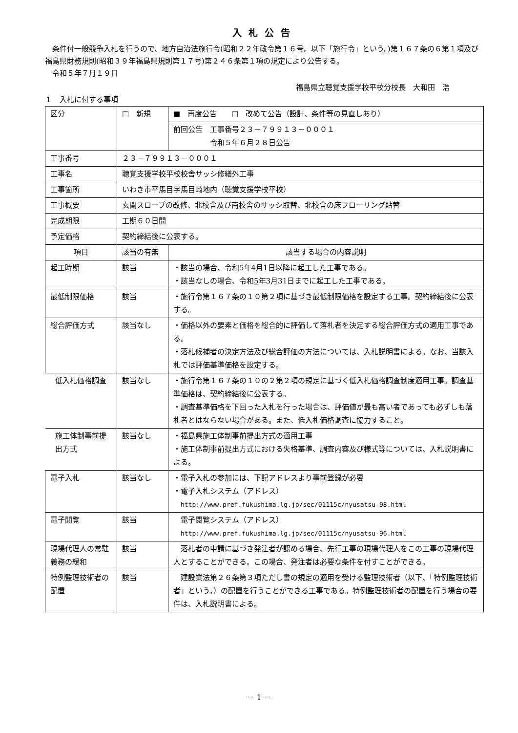入札公告
　条件付一般競争入札を行うので、地方自治法施行令(昭和２２年政令第１６号。以下「施行令」という。)第１６７条の６第１項及び福島県財務規則(昭和３９年福島県規則第１７号)第２４６条第１項の規定により公告する。
　令和５年７月１９日
福島県立聴覚支援学校平校分校長　大和田　浩
１　入札に付する事項
| 区分 | □ 新規 | ■ 再度公告 □ 改めて公告（設計、条件等の見直しあり） |
| | | 前回公告 工事番号２３－７９９１３－０００１ 令和５年６月２８日公告 |
| 工事番号 | ２３－７９９１３－０００１ | |
| 工事名 | 聴覚支援学校平校校舎サッシ修繕外工事 | |
| 工事箇所 | いわき市平馬目字馬目崎地内（聴覚支援学校平校） | |
| 工事概要 | 玄関スロープの改修、北校舎及び南校舎のサッシ取替、北校舎の床フローリング貼替 | |
| 完成期限 | 工期６０日間 | |
| 予定価格 | 契約締結後に公表する。 | |
| 項目 | 該当の有無 | 該当する場合の内容説明 |
| 起工時期 | 該当 | ・該当の場合、令和 5 年4月1日以降に起工した工事である。 ・該当なしの場合、令和 5 年3月31日までに起工した工事である。 |
| 最低制限価格 | 該当 | ・施行令第１６７条の１０第２項に基づき最低制限価格を設定する工事。契約締結後に公表する。 |
| 総合評価方式 | 該当なし | ・価格以外の要素と価格を総合的に評価して落札者を決定する総合評価方式の適用工事である。 ・落札候補者の決定方法及び総合評価の方法については、入札説明書による。なお、当該入札では評価基準価格を設定する。 |
| 低入札価格調査 | 該当なし | ・施行令第１６７条の１０の２第２項の規定に基づく低入札価格調査制度適用工事。調査基準価格は、契約締結後に公表する。 ・調査基準価格を下回った入札を行った場合は、評価値が最も高い者であっても必ずしも落札者とはならない場合がある。また、低入札価格調査に協力すること。 |
| 施工体制事前提出方式 | 該当なし | ・福島県施工体制事前提出方式の適用工事 ・施工体制事前提出方式における失格基準、調査内容及び様式等については、入札説明書による。 |
| 電子入札 | 該当なし | ・電子入札の参加には、下記アドレスより事前登録が必要 ・電子入札システム（アドレス） http://www.pref.fukushima.lg.jp/sec/01115c/nyusatsu-98.html |
| 電子閲覧 | 該当 | 電子閲覧システム（アドレス） http://www.pref.fukushima.lg.jp/sec/01115c/nyusatsu-96.html |
| 現場代理人の常駐義務の緩和 | 該当 | 落札者の申請に基づき発注者が認める場合、先行工事の現場代理人をこの工事の現場代理人とすることができる。この場合、発注者は必要な条件を付すことができる。 |
| 特例監理技術者の配置 | 該当 | 建設業法第２６条第３項ただし書の規定の適用を受ける監理技術者（以下、「特例監理技術者」という。）の配置を行うことができる工事である。特例監理技術者の配置を行う場合の要件は、入札説明書による。 |
－ 1 －